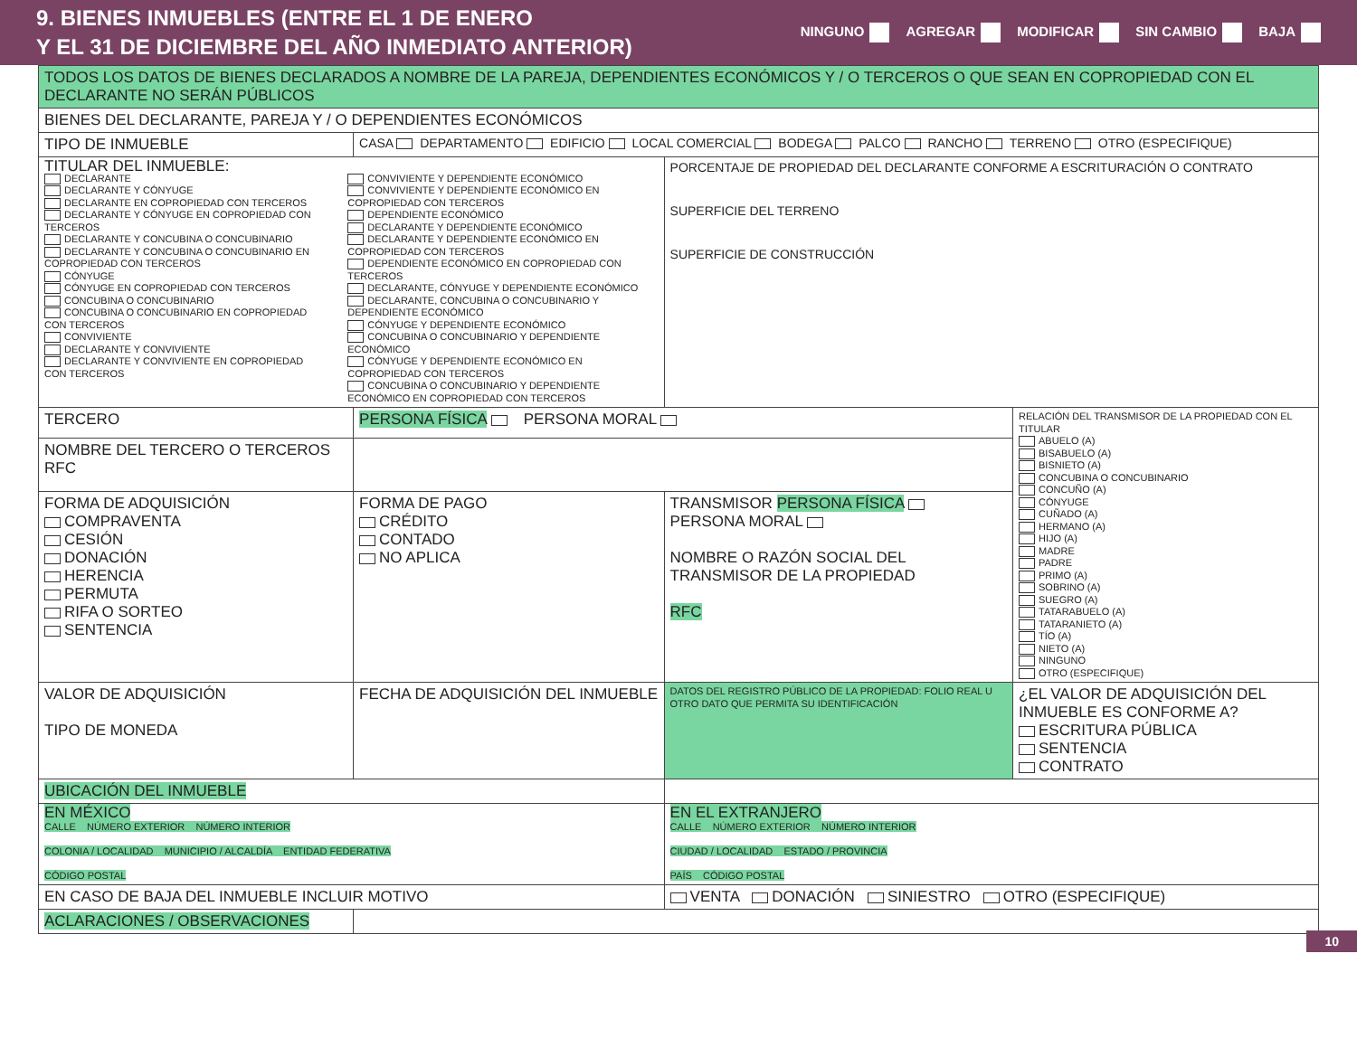9. BIENES INMUEBLES (ENTRE EL 1 DE ENERO
Y EL 31 DE DICIEMBRE DEL AÑO INMEDIATO ANTERIOR)
NINGUNO AGREGAR MODIFICAR SIN CAMBIO BAJA
| TODOS LOS DATOS DE BIENES DECLARADOS A NOMBRE DE LA PAREJA, DEPENDIENTES ECONÓMICOS Y / O TERCEROS O QUE SEAN EN COPROPIEDAD CON EL DECLARANTE NO SERÁN PÚBLICOS | | | |
| BIENES DEL DECLARANTE, PAREJA Y / O DEPENDIENTES ECONÓMICOS | | | |
| TIPO DE INMUEBLE | CASA DEPARTAMENTO EDIFICIO LOCAL COMERCIAL BODEGA PALCO RANCHO TERRENO OTRO (ESPECIFIQUE) | | |
| TITULAR DEL INMUEBLE: DECLARANTE DECLARANTE Y CÓNYUGE DECLARANTE EN COPROPIEDAD CON TERCEROS DECLARANTE Y CÓNYUGE EN COPROPIEDAD CON TERCEROS DECLARANTE Y CONCUBINA O CONCUBINARIO DECLARANTE Y CONCUBINA O CONCUBINARIO EN COPROPIEDAD CON TERCEROS CÓNYUGE CÓNYUGE EN COPROPIEDAD CON TERCEROS CONCUBINA O CONCUBINARIO CONCUBINA O CONCUBINARIO EN COPROPIEDAD CON TERCEROS CONVIVIENTE DECLARANTE Y CONVIVIENTE DECLARANTE Y CONVIVIENTE EN COPROPIEDAD CON TERCEROS CONVIVIENTE Y DEPENDIENTE ECONÓMICO CONVIVIENTE Y DEPENDIENTE ECONÓMICO EN COPROPIEDAD CON TERCEROS DEPENDIENTE ECONÓMICO DECLARANTE Y DEPENDIENTE ECONÓMICO DECLARANTE Y DEPENDIENTE ECONÓMICO EN COPROPIEDAD CON TERCEROS DEPENDIENTE ECONÓMICO EN COPROPIEDAD CON TERCEROS DECLARANTE, CÓNYUGE Y DEPENDIENTE ECONÓMICO DECLARANTE, CONCUBINA O CONCUBINARIO Y DEPENDIENTE ECONÓMICO CÓNYUGE Y DEPENDIENTE ECONÓMICO CONCUBINA O CONCUBINARIO Y DEPENDIENTE ECONÓMICO CÓNYUGE Y DEPENDIENTE ECONÓMICO EN COPROPIEDAD CON TERCEROS CONCUBINA O CONCUBINARIO Y DEPENDIENTE ECONÓMICO EN COPROPIEDAD CON TERCEROS | | PORCENTAJE DE PROPIEDAD DEL DECLARANTE CONFORME A ESCRITURACIÓN O CONTRATO SUPERFICIE DEL TERRENO SUPERFICIE DE CONSTRUCCIÓN | |
| TERCERO | PERSONA FÍSICA PERSONA MORAL | | RELACIÓN DEL TRANSMISOR DE LA PROPIEDAD CON EL TITULAR ABUELO (A) BISABUELO (A) BISNIETO (A) CONCUBINA O CONCUBINARIO CONCUÑO (A) CÓNYUGE CUÑADO (A) HERMANO (A) HIJO (A) MADRE PADRE PRIMO (A) SOBRINO (A) SUEGRO (A) TATARABUELO (A) TATARANIETO (A) TÍO (A) NIETO (A) NINGUNO OTRO (ESPECIFIQUE) |
| NOMBRE DEL TERCERO O TERCEROS RFC | | | |
| FORMA DE ADQUISICIÓN COMPRAVENTA CESIÓN DONACIÓN HERENCIA PERMUTA RIFA O SORTEO SENTENCIA | FORMA DE PAGO CRÉDITO CONTADO NO APLICA | TRANSMISOR PERSONA FÍSICA PERSONA MORAL NOMBRE O RAZÓN SOCIAL DEL TRANSMISOR DE LA PROPIEDAD RFC | |
| VALOR DE ADQUISICIÓN TIPO DE MONEDA | FECHA DE ADQUISICIÓN DEL INMUEBLE | DATOS DEL REGISTRO PÚBLICO DE LA PROPIEDAD: FOLIO REAL U OTRO DATO QUE PERMITA SU IDENTIFICACIÓN | ¿EL VALOR DE ADQUISICIÓN DEL INMUEBLE ES CONFORME A? ESCRITURA PÚBLICA SENTENCIA CONTRATO |
| UBICACIÓN DEL INMUEBLE | | | |
| EN MÉXICO CALLE NÚMERO EXTERIOR NÚMERO INTERIOR COLONIA / LOCALIDAD MUNICIPIO / ALCALDÍA ENTIDAD FEDERATIVA CÓDIGO POSTAL | | EN EL EXTRANJERO CALLE NÚMERO EXTERIOR NÚMERO INTERIOR CIUDAD / LOCALIDAD ESTADO / PROVINCIA PAÍS CÓDIGO POSTAL | |
| EN CASO DE BAJA DEL INMUEBLE INCLUIR MOTIVO | | VENTA DONACIÓN SINIESTRO OTRO (ESPECIFIQUE) | |
| ACLARACIONES / OBSERVACIONES | | | |
10